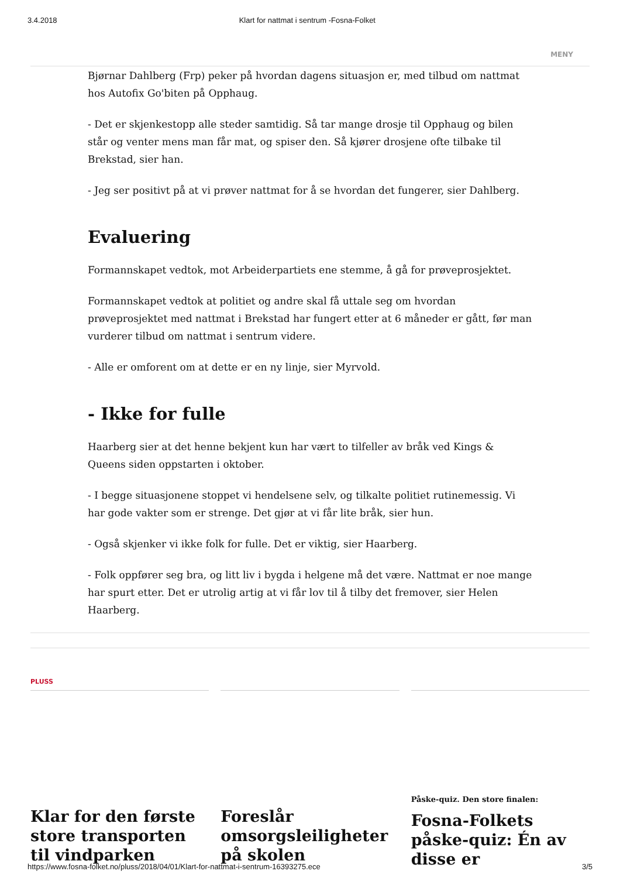3.4.2018 Klart for nattmat i sentrum -Fosna-Folket
MENY
Bjørnar Dahlberg (Frp) peker på hvordan dagens situasjon er, med tilbud om nattmat hos Autofix Go'biten på Opphaug.
- Det er skjenkestopp alle steder samtidig. Så tar mange drosje til Opphaug og bilen står og venter mens man får mat, og spiser den. Så kjører drosjene ofte tilbake til Brekstad, sier han.
- Jeg ser positivt på at vi prøver nattmat for å se hvordan det fungerer, sier Dahlberg.
Evaluering
Formannskapet vedtok, mot Arbeiderpartiets ene stemme, å gå for prøveprosjektet.
Formannskapet vedtok at politiet og andre skal få uttale seg om hvordan prøveprosjektet med nattmat i Brekstad har fungert etter at 6 måneder er gått, før man vurderer tilbud om nattmat i sentrum videre.
- Alle er omforent om at dette er en ny linje, sier Myrvold.
- Ikke for fulle
Haarberg sier at det henne bekjent kun har vært to tilfeller av bråk ved Kings & Queens siden oppstarten i oktober.
- I begge situasjonene stoppet vi hendelsene selv, og tilkalte politiet rutinemessig. Vi har gode vakter som er strenge. Det gjør at vi får lite bråk, sier hun.
- Også skjenker vi ikke folk for fulle. Det er viktig, sier Haarberg.
- Folk oppfører seg bra, og litt liv i bygda i helgene må det være. Nattmat er noe mange har spurt etter. Det er utrolig artig at vi får lov til å tilby det fremover, sier Helen Haarberg.
PLUSS
Klar for den første store transporten til vindparken
Foreslår omsorgsleiligheter på skolen
Påske-quiz. Den store finalen:
Fosna-Folkets påske-quiz: Én av disse er
https://www.fosna-folket.no/pluss/2018/04/01/Klart-for-nattmat-i-sentrum-16393275.ece 3/5